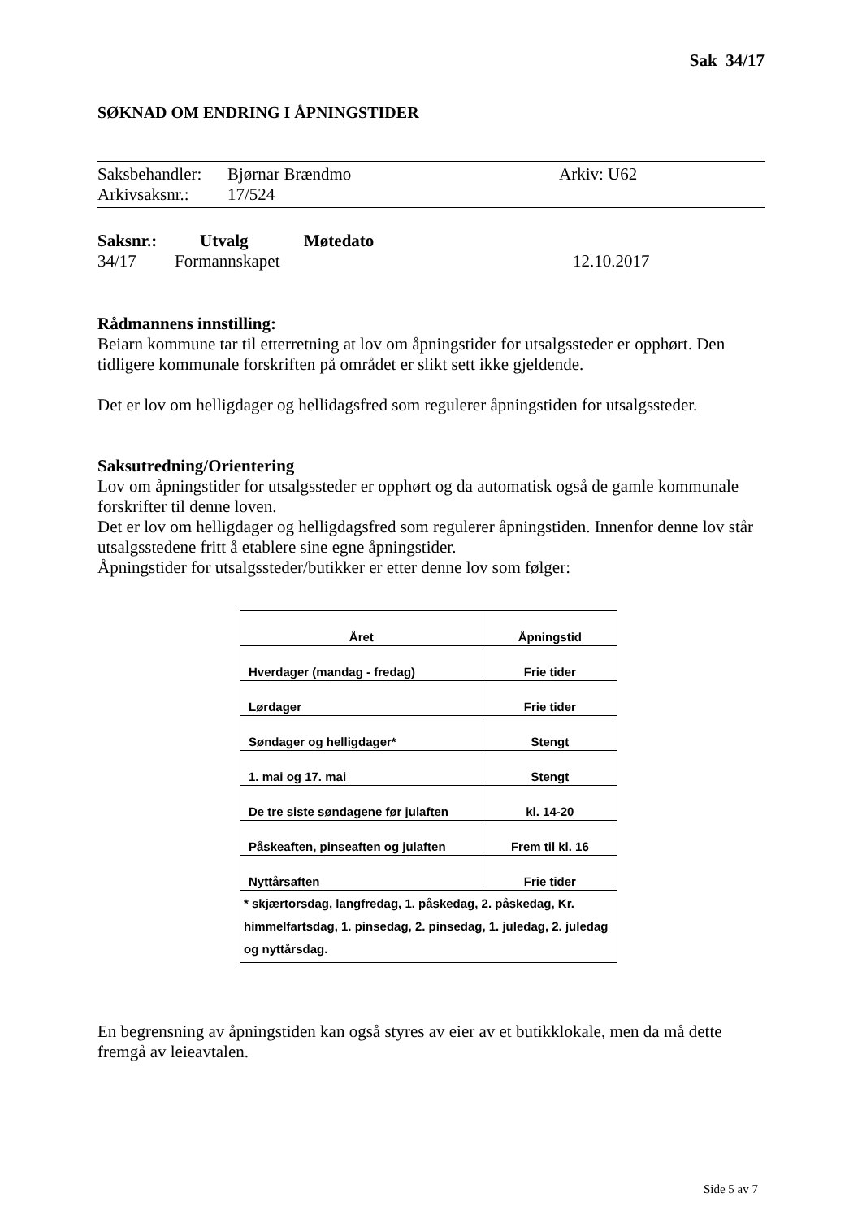Sak 34/17
SØKNAD OM ENDRING I ÅPNINGSTIDER
Saksbehandler: Bjørnar Brændmo Arkiv: U62
Arkivsaksnr.: 17/524
Saksnr.: Utvalg Møtedato
34/17 Formannskapet 12.10.2017
Rådmannens innstilling:
Beiarn kommune tar til etterretning at lov om åpningstider for utsalgssteder er opphørt. Den tidligere kommunale forskriften på området er slikt sett ikke gjeldende.
Det er lov om helligdager og hellidagsfred som regulerer åpningstiden for utsalgssteder.
Saksutredning/Orientering
Lov om åpningstider for utsalgssteder er opphørt og da automatisk også de gamle kommunale forskrifter til denne loven.
Det er lov om helligdager og helligdagsfred som regulerer åpningstiden. Innenfor denne lov står utsalgsstedene fritt å etablere sine egne åpningstider.
Åpningstider for utsalgssteder/butikker er etter denne lov som følger:
| Året | Åpningstid |
| --- | --- |
| Hverdager (mandag - fredag) | Frie tider |
| Lørdager | Frie tider |
| Søndager og helligdager* | Stengt |
| 1. mai og 17. mai | Stengt |
| De tre siste søndagene før julaften | kl. 14-20 |
| Påskeaften, pinseaften og julaften | Frem til kl. 16 |
| Nyttårsaften | Frie tider |
| * skjærtorsdag, langfredag, 1. påskedag, 2. påskedag, Kr. himmelfartsdag, 1. pinsedag, 2. pinsedag, 1. juledag, 2. juledag og nyttårsdag. | |
En begrensning av åpningstiden kan også styres av eier av et butikklokale, men da må dette fremgå av leieavtalen.
Side 5 av 7